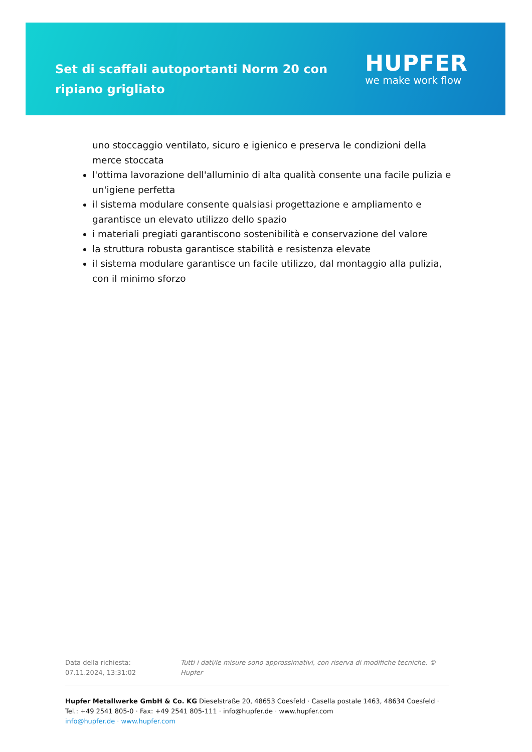Set di scaffali autoportanti Norm 20 con ripiano grigliato
HUPFER
we make work flow
uno stoccaggio ventilato, sicuro e igienico e preserva le condizioni della merce stoccata
l'ottima lavorazione dell'alluminio di alta qualità consente una facile pulizia e un'igiene perfetta
il sistema modulare consente qualsiasi progettazione e ampliamento e garantisce un elevato utilizzo dello spazio
i materiali pregiati garantiscono sostenibilità e conservazione del valore
la struttura robusta garantisce stabilità e resistenza elevate
il sistema modulare garantisce un facile utilizzo, dal montaggio alla pulizia, con il minimo sforzo
Data della richiesta: 07.11.2024, 13:31:02 Tutti i dati/le misure sono approssimativi, con riserva di modifiche tecniche. © Hupfer
Hupfer Metallwerke GmbH & Co. KG Dieselstraße 20, 48653 Coesfeld · Casella postale 1463, 48634 Coesfeld · Tel.: +49 2541 805-0 · Fax: +49 2541 805-111 · info@hupfer.de · www.hupfer.com
info@hupfer.de · www.hupfer.com